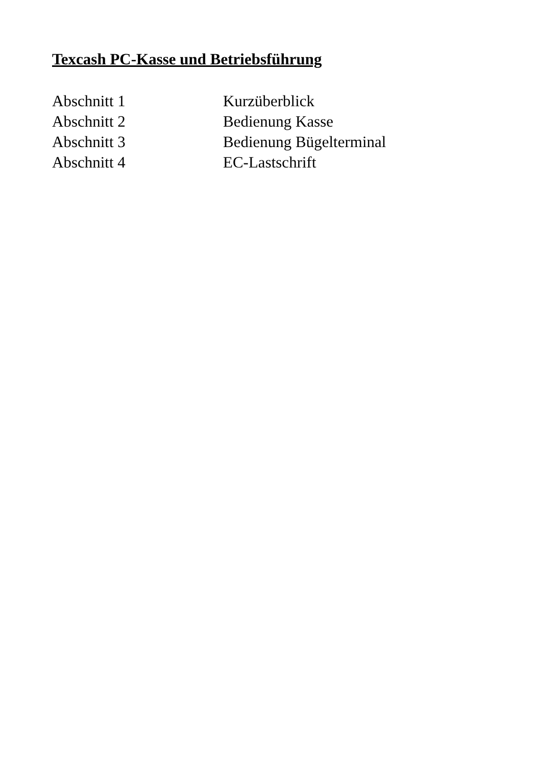Texcash PC-Kasse und Betriebsführung
Abschnitt 1 Kurzüberblick
Abschnitt 2 Bedienung Kasse
Abschnitt 3 Bedienung Bügelterminal
Abschnitt 4 EC-Lastschrift